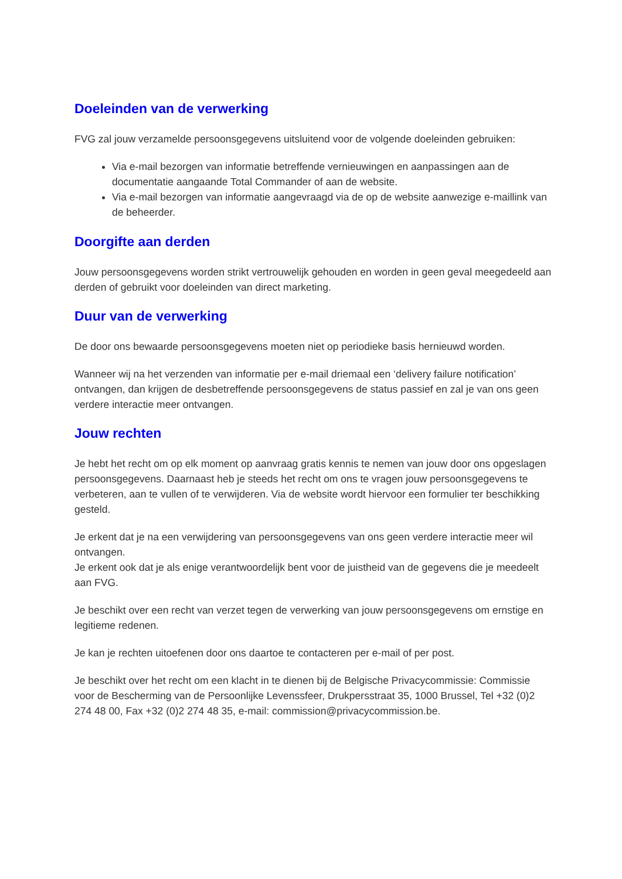Doeleinden van de verwerking
FVG zal jouw verzamelde persoonsgegevens uitsluitend voor de volgende doeleinden gebruiken:
Via e-mail bezorgen van informatie betreffende vernieuwingen en aanpassingen aan de documentatie aangaande Total Commander of aan de website.
Via e-mail bezorgen van informatie aangevraagd via de op de website aanwezige e-maillink van de beheerder.
Doorgifte aan derden
Jouw persoonsgegevens worden strikt vertrouwelijk gehouden en worden in geen geval meegedeeld aan derden of gebruikt voor doeleinden van direct marketing.
Duur van de verwerking
De door ons bewaarde persoonsgegevens moeten niet op periodieke basis hernieuwd worden.
Wanneer wij na het verzenden van informatie per e-mail driemaal een ‘delivery failure notification’ ontvangen, dan krijgen de desbetreffende persoonsgegevens de status passief en zal je van ons geen verdere interactie meer ontvangen.
Jouw rechten
Je hebt het recht om op elk moment op aanvraag gratis kennis te nemen van jouw door ons opgeslagen persoonsgegevens. Daarnaast heb je steeds het recht om ons te vragen jouw persoonsgegevens te verbeteren, aan te vullen of te verwijderen. Via de website wordt hiervoor een formulier ter beschikking gesteld.
Je erkent dat je na een verwijdering van persoonsgegevens van ons geen verdere interactie meer wil ontvangen.
Je erkent ook dat je als enige verantwoordelijk bent voor de juistheid van de gegevens die je meedeelt aan FVG.
Je beschikt over een recht van verzet tegen de verwerking van jouw persoonsgegevens om ernstige en legitieme redenen.
Je kan je rechten uitoefenen door ons daartoe te contacteren per e-mail of per post.
Je beschikt over het recht om een klacht in te dienen bij de Belgische Privacycommissie: Commissie voor de Bescherming van de Persoonlijke Levenssfeer, Drukpersstraat 35, 1000 Brussel, Tel +32 (0)2 274 48 00, Fax +32 (0)2 274 48 35, e-mail: commission@privacycommission.be.